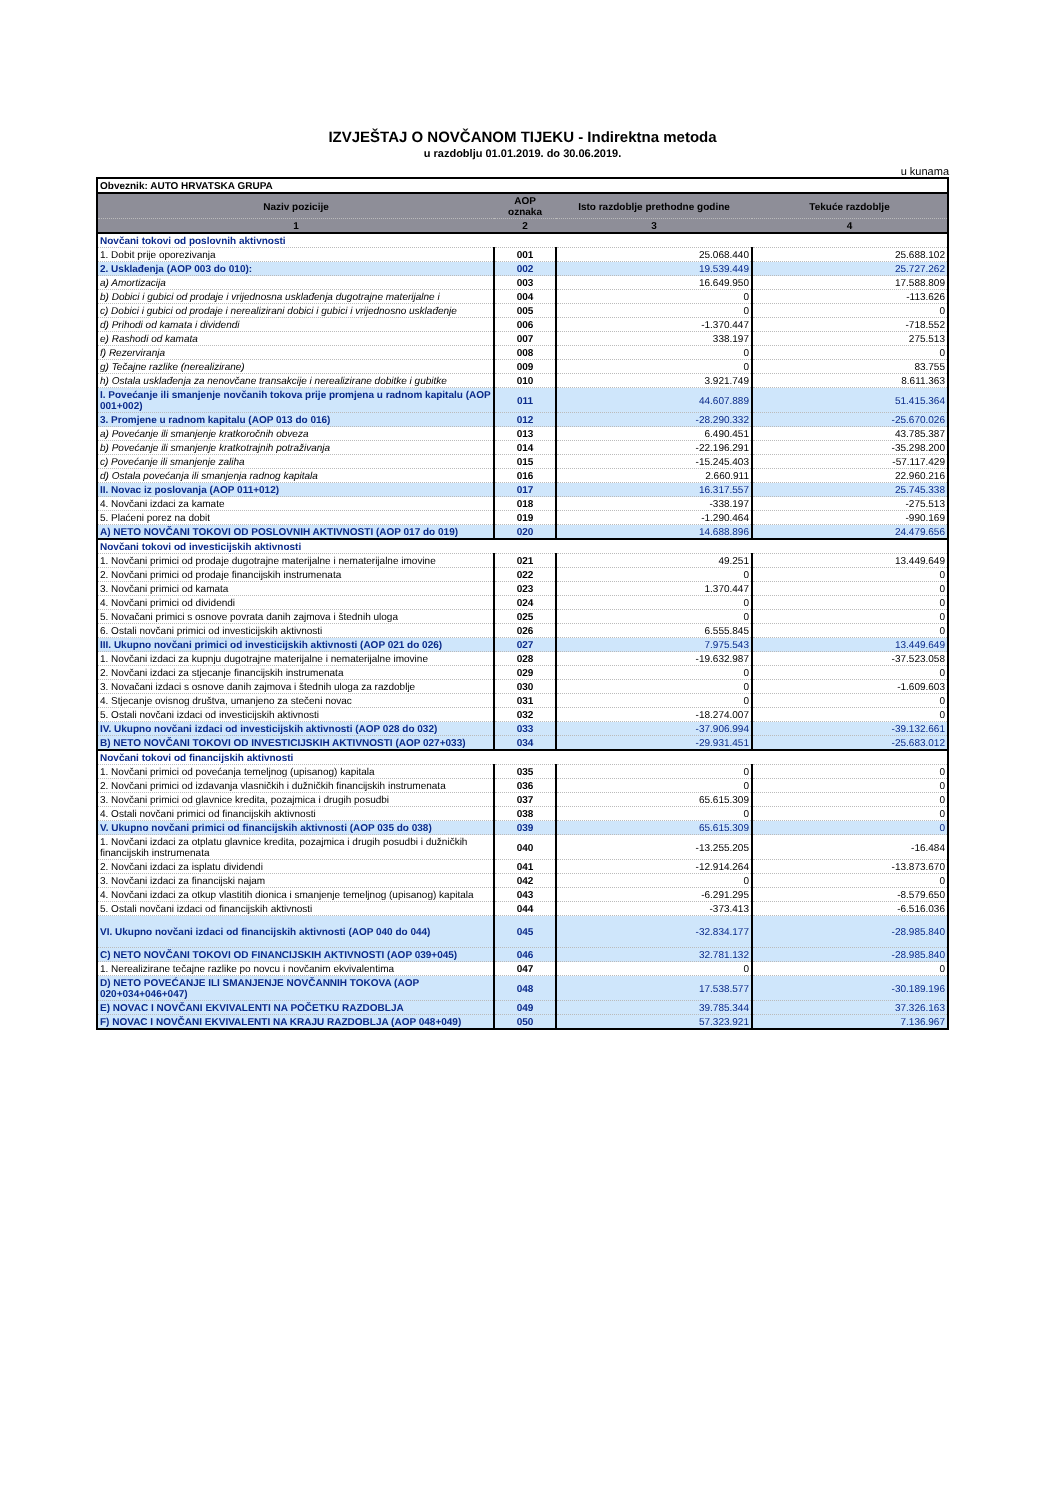IZVJEŠTAJ O NOVČANOM TIJEKU - Indirektna metoda
u razdoblju 01.01.2019. do 30.06.2019.
u kunama
| Obveznik: AUTO HRVATSKA GRUPA | | | |
| Naziv pozicije | AOP oznaka | Isto razdoblje prethodne godine | Tekuće razdoblje |
| 1 | 2 | 3 | 4 |
| Novčani tokovi od poslovnih aktivnosti | | | |
| 1. Dobit prije oporezivanja | 001 | 25.068.440 | 25.688.102 |
| 2. Usklađenja (AOP 003 do 010): | 002 | 19.539.449 | 25.727.262 |
| a) Amortizacija | 003 | 16.649.950 | 17.588.809 |
| b) Dobici i gubici od prodaje i vrijednosna usklađenja dugotrajne materijalne i | 004 | 0 | -113.626 |
| c) Dobici i gubici od prodaje i nerealizirani dobici i gubici i vrijednosno usklađenje | 005 | 0 | 0 |
| d) Prihodi od kamata i dividendi | 006 | -1.370.447 | -718.552 |
| e) Rashodi od kamata | 007 | 338.197 | 275.513 |
| f) Rezerviranja | 008 | 0 | 0 |
| g) Tečajne razlike (nerealizirane) | 009 | 0 | 83.755 |
| h) Ostala usklađenja za nenovčane transakcije i nerealizirane dobitke i gubitke | 010 | 3.921.749 | 8.611.363 |
| I. Povećanje ili smanjenje novčanih tokova prije promjena u radnom kapitalu (AOP 001+002) | 011 | 44.607.889 | 51.415.364 |
| 3. Promjene u radnom kapitalu (AOP 013 do 016) | 012 | -28.290.332 | -25.670.026 |
| a) Povećanje ili smanjenje kratkoročnih obveza | 013 | 6.490.451 | 43.785.387 |
| b) Povećanje ili smanjenje kratkotrajnih potraživanja | 014 | -22.196.291 | -35.298.200 |
| c) Povećanje ili smanjenje zaliha | 015 | -15.245.403 | -57.117.429 |
| d) Ostala povećanja ili smanjenja radnog kapitala | 016 | 2.660.911 | 22.960.216 |
| II. Novac iz poslovanja (AOP 011+012) | 017 | 16.317.557 | 25.745.338 |
| 4. Novčani izdaci za kamate | 018 | -338.197 | -275.513 |
| 5. Plaćeni porez na dobit | 019 | -1.290.464 | -990.169 |
| A) NETO NOVČANI TOKOVI OD POSLOVNIH AKTIVNOSTI (AOP 017 do 019) | 020 | 14.688.896 | 24.479.656 |
| Novčani tokovi od investicijskih aktivnosti | | | |
| 1. Novčani primici od prodaje dugotrajne materijalne i nematerijalne imovine | 021 | 49.251 | 13.449.649 |
| 2. Novčani primici od prodaje financijskih instrumenata | 022 | 0 | 0 |
| 3. Novčani primici od kamata | 023 | 1.370.447 | 0 |
| 4. Novčani primici od dividendi | 024 | 0 | 0 |
| 5. Novačani primici s osnove povrata danih zajmova i štednih uloga | 025 | 0 | 0 |
| 6. Ostali novčani primici od investicijskih aktivnosti | 026 | 6.555.845 | 0 |
| III. Ukupno novčani primici od investicijskih aktivnosti (AOP 021 do 026) | 027 | 7.975.543 | 13.449.649 |
| 1. Novčani izdaci za kupnju dugotrajne materijalne i nematerijalne imovine | 028 | -19.632.987 | -37.523.058 |
| 2. Novčani izdaci za stjecanje financijskih instrumenata | 029 | 0 | 0 |
| 3. Novačani izdaci s osnove danih zajmova i štednih uloga za razdoblje | 030 | 0 | -1.609.603 |
| 4. Stjecanje ovisnog društva, umanjeno za stečeni novac | 031 | 0 | 0 |
| 5. Ostali novčani izdaci od investicijskih aktivnosti | 032 | -18.274.007 | 0 |
| IV. Ukupno novčani izdaci od investicijskih aktivnosti (AOP 028 do 032) | 033 | -37.906.994 | -39.132.661 |
| B) NETO NOVČANI TOKOVI OD INVESTICIJSKIH AKTIVNOSTI (AOP 027+033) | 034 | -29.931.451 | -25.683.012 |
| Novčani tokovi od financijskih aktivnosti | | | |
| 1. Novčani primici od povećanja temeljnog (upisanog) kapitala | 035 | 0 | 0 |
| 2. Novčani primici od izdavanja vlasničkih i dužničkih financijskih instrumenata | 036 | 0 | 0 |
| 3. Novčani primici od glavnice kredita, pozajmica i drugih posudbi | 037 | 65.615.309 | 0 |
| 4. Ostali novčani primici od financijskih aktivnosti | 038 | 0 | 0 |
| V. Ukupno novčani primici od financijskih aktivnosti (AOP 035 do 038) | 039 | 65.615.309 | 0 |
| 1. Novčani izdaci za otplatu glavnice kredita, pozajmica i drugih posudbi i dužničkih financijskih instrumenata | 040 | -13.255.205 | -16.484 |
| 2. Novčani izdaci za isplatu dividendi | 041 | -12.914.264 | -13.873.670 |
| 3. Novčani izdaci za financijski najam | 042 | 0 | 0 |
| 4. Novčani izdaci za otkup vlastitih dionica i smanjenje temeljnog (upisanog) kapitala | 043 | -6.291.295 | -8.579.650 |
| 5. Ostali novčani izdaci od financijskih aktivnosti | 044 | -373.413 | -6.516.036 |
| VI. Ukupno novčani izdaci od financijskih aktivnosti (AOP 040 do 044) | 045 | -32.834.177 | -28.985.840 |
| C) NETO NOVČANI TOKOVI OD FINANCIJSKIH AKTIVNOSTI (AOP 039+045) | 046 | 32.781.132 | -28.985.840 |
| 1. Nerealizirane tečajne razlike po novcu i novčanim ekvivalentima | 047 | 0 | 0 |
| D) NETO POVEĆANJE ILI SMANJENJE NOVČANNIH TOKOVA (AOP 020+034+046+047) | 048 | 17.538.577 | -30.189.196 |
| E) NOVAC I NOVČANI EKVIVALENTI NA POČETKU RAZDOBLJA | 049 | 39.785.344 | 37.326.163 |
| F) NOVAC I NOVČANI EKVIVALENTI NA KRAJU RAZDOBLJA (AOP 048+049) | 050 | 57.323.921 | 7.136.967 |